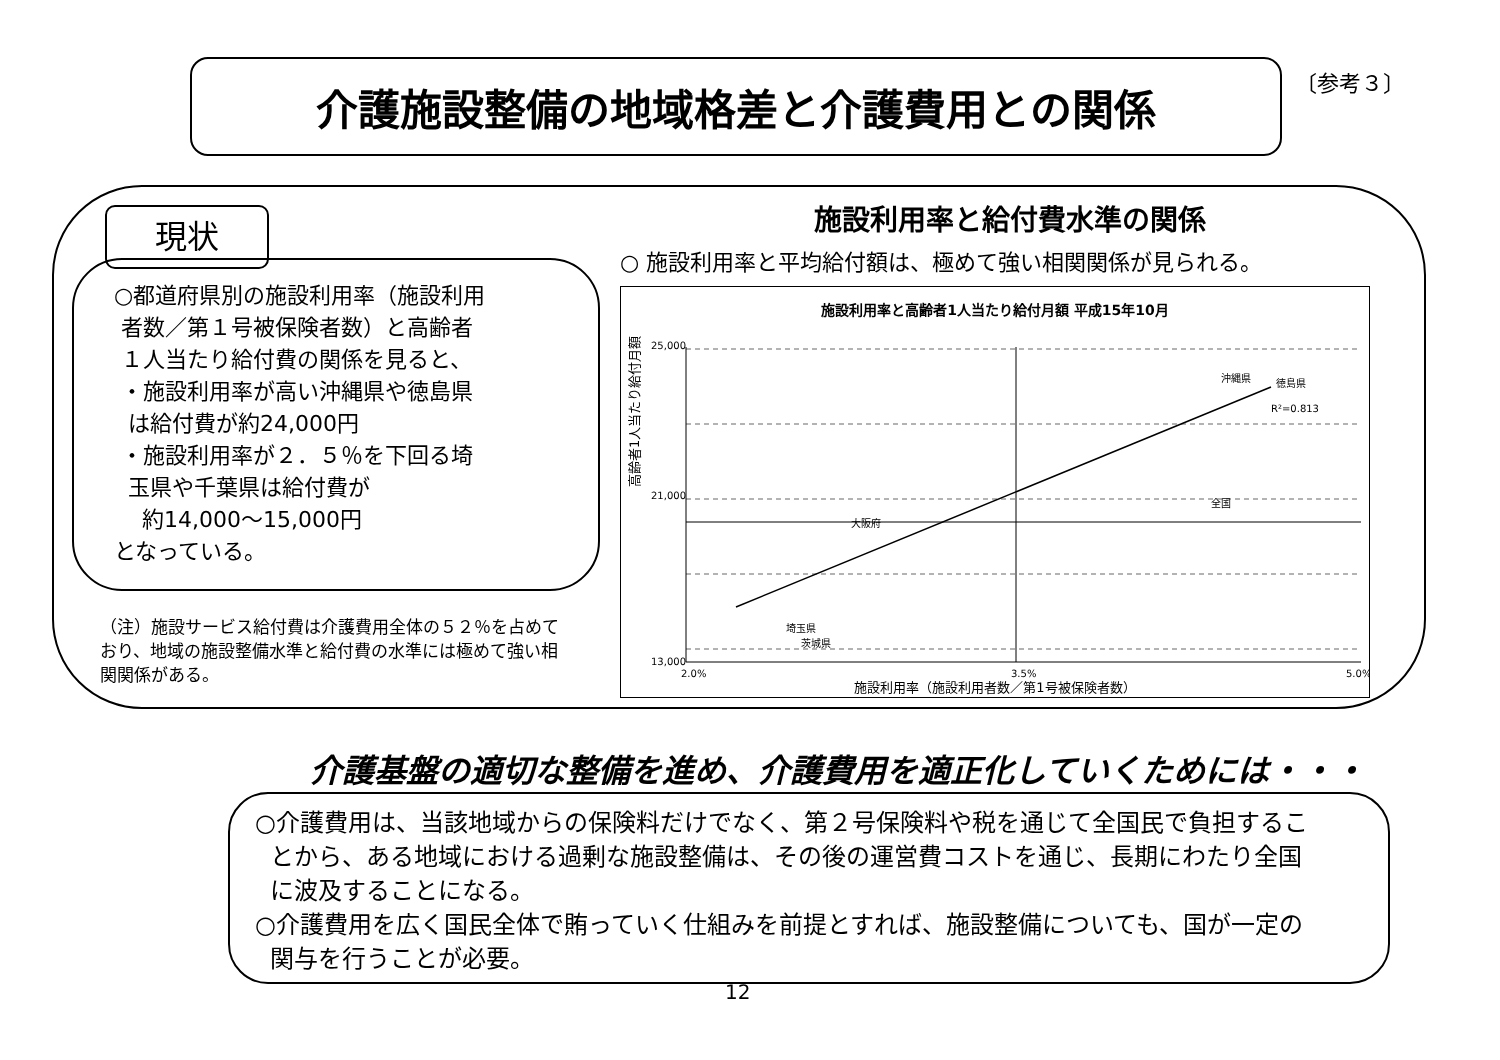介護施設整備の地域格差と介護費用との関係 〔参考３〕
現状
○都道府県別の施設利用率（施設利用
者数／第１号被保険者数）と高齢者
１人当たり給付費の関係を見ると、
・施設利用率が高い沖縄県や徳島県
は給付費が約24,000円
・施設利用率が２．５％を下回る埼
玉県や千葉県は給付費が
約14,000〜15,000円
となっている。
（注）施設サービス給付費は介護費用全体の５２％を占めており、地域の施設整備水準と給付費の水準には極めて強い相関関係がある。
施設利用率と給付費水準の関係
○ 施設利用率と平均給付額は、極めて強い相関関係が見られる。
施設利用率と高齢者1人当たり給付月額 平成15年10月
25,000
21,000
13,000
2.0%
3.5%
5.0%
沖縄県
徳島県
R²=0.813
埼玉県
茨城県
大阪府
全国
施設利用率（施設利用者数／第1号被保険者数）
高齢者1人当たり給付月額
介護基盤の適切な整備を進め、介護費用を適正化していくためには・・・
○介護費用は、当該地域からの保険料だけでなく、第２号保険料や税を通じて全国民で負担するこ
とから、ある地域における過剰な施設整備は、その後の運営費コストを通じ、長期にわたり全国
に波及することになる。
○介護費用を広く国民全体で賄っていく仕組みを前提とすれば、施設整備についても、国が一定の
関与を行うことが必要。
12